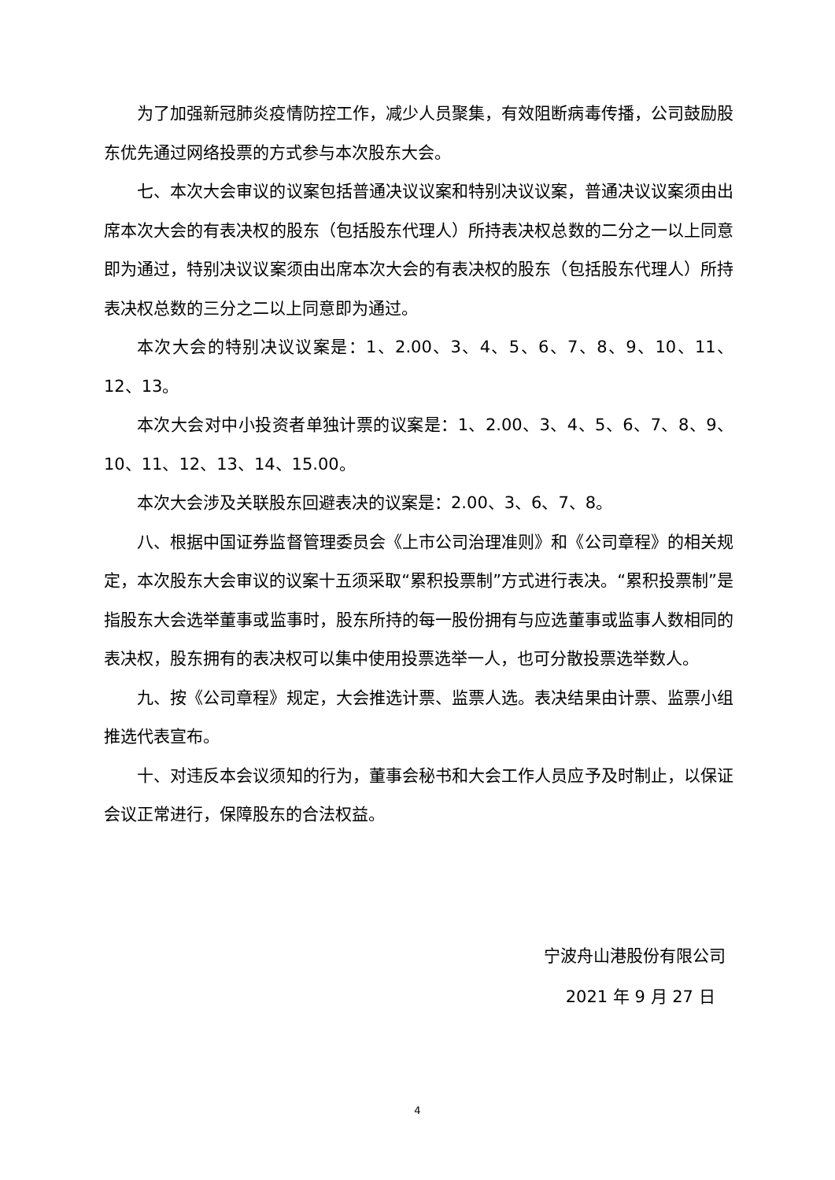为了加强新冠肺炎疫情防控工作，减少人员聚集，有效阻断病毒传播，公司鼓励股东优先通过网络投票的方式参与本次股东大会。
七、本次大会审议的议案包括普通决议议案和特别决议议案，普通决议议案须由出席本次大会的有表决权的股东（包括股东代理人）所持表决权总数的二分之一以上同意即为通过，特别决议议案须由出席本次大会的有表决权的股东（包括股东代理人）所持表决权总数的三分之二以上同意即为通过。
本次大会的特别决议议案是：1、2.00、3、4、5、6、7、8、9、10、11、12、13。
本次大会对中小投资者单独计票的议案是：1、2.00、3、4、5、6、7、8、9、10、11、12、13、14、15.00。
本次大会涉及关联股东回避表决的议案是：2.00、3、6、7、8。
八、根据中国证券监督管理委员会《上市公司治理准则》和《公司章程》的相关规定，本次股东大会审议的议案十五须采取“累积投票制”方式进行表决。“累积投票制”是指股东大会选举董事或监事时，股东所持的每一股份拥有与应选董事或监事人数相同的表决权，股东拥有的表决权可以集中使用投票选举一人，也可分散投票选举数人。
九、按《公司章程》规定，大会推选计票、监票人选。表决结果由计票、监票小组推选代表宣布。
十、对违反本会议须知的行为，董事会秘书和大会工作人员应予及时制止，以保证会议正常进行，保障股东的合法权益。
宁波舟山港股份有限公司
2021 年 9 月 27 日
4